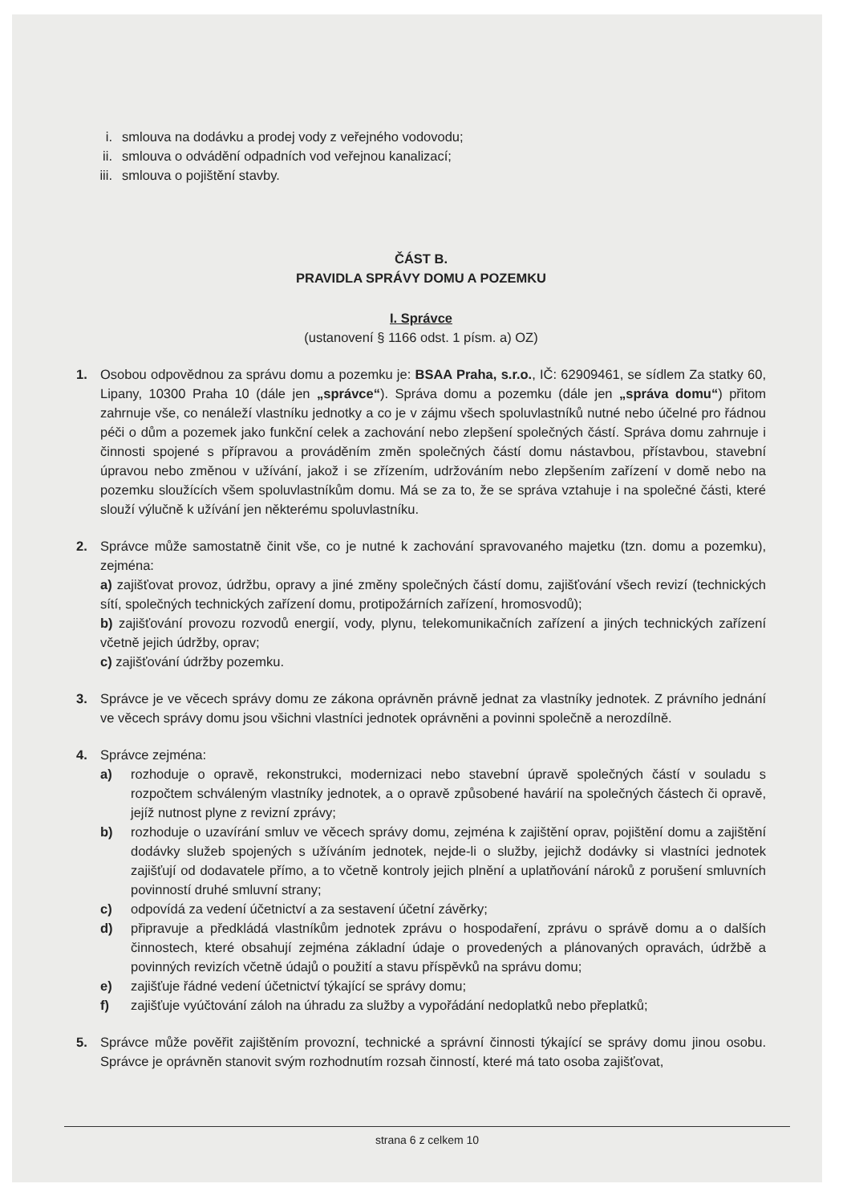i. smlouva na dodávku a prodej vody z veřejného vodovodu;
ii. smlouva o odvádění odpadních vod veřejnou kanalizací;
iii. smlouva o pojištění stavby.
ČÁST B.
PRAVIDLA SPRÁVY DOMU A POZEMKU
I. Správce
(ustanovení § 1166 odst. 1 písm. a) OZ)
1. Osobou odpovědnou za správu domu a pozemku je: BSAA Praha, s.r.o., IČ: 62909461, se sídlem Za statky 60, Lipany, 10300 Praha 10 (dále jen „správce“). Správa domu a pozemku (dále jen „správa domu“) přitom zahrnuje vše, co nenáleží vlastníku jednotky a co je v zájmu všech spoluvlastníků nutné nebo účelné pro řádnou péči o dům a pozemek jako funkční celek a zachování nebo zlepšení společných částí. Správa domu zahrnuje i činnosti spojené s přípravou a prováděním změn společných částí domu nástavbou, přístavbou, stavební úpravou nebo změnou v užívání, jakož i se zřízením, udržováním nebo zlepšením zařízení v domě nebo na pozemku sloužících všem spoluvlastníkům domu. Má se za to, že se správa vztahuje i na společné části, které slouží výlučně k užívání jen některému spoluvlastníku.
2. Správce může samostatně činit vše, co je nutné k zachování spravovaného majetku (tzn. domu a pozemku), zejména:
a) zajišťovat provoz, údržbu, opravy a jiné změny společných částí domu, zajišťování všech revizí (technických sítí, společných technických zařízení domu, protipožárních zařízení, hromosvodů);
b) zajišťování provozu rozvodů energií, vody, plynu, telekomunikačních zařízení a jiných technických zařízení včetně jejich údržby, oprav;
c) zajišťování údržby pozemku.
3. Správce je ve věcech správy domu ze zákona oprávněn právně jednat za vlastníky jednotek. Z právního jednání ve věcech správy domu jsou všichni vlastníci jednotek oprávněni a povinni společně a nerozdílně.
4. Správce zejména:
a) rozhoduje o opravě, rekonstrukci, modernizaci nebo stavební úpravě společných částí v souladu s rozpočtem schváleným vlastníky jednotek, a o opravě způsobené havárií na společných částech či opravě, jejíž nutnost plyne z revizní zprávy;
b) rozhoduje o uzavírání smluv ve věcech správy domu, zejména k zajištění oprav, pojištění domu a zajištění dodávky služeb spojených s užíváním jednotek, nejde-li o služby, jejichž dodávky si vlastníci jednotek zajišťují od dodavatele přímo, a to včetně kontroly jejich plnění a uplatňování nároků z porušení smluvních povinností druhé smluvní strany;
c) odpovídá za vedení účetnictví a za sestavení účetní závěrky;
d) připravuje a předkládá vlastníkům jednotek zprávu o hospodaření, zprávu o správě domu a o dalších činnostech, které obsahují zejména základní údaje o provedených a plánovaných opravách, údržbě a povinných revizích včetně údajů o použití a stavu příspěvků na správu domu;
e) zajišťuje řádné vedení účetnictví týkající se správy domu;
f) zajišťuje vyúčtování záloh na úhradu za služby a vypořádání nedoplatků nebo přeplatků;
5. Správce může pověřit zajištěním provozní, technické a správní činnosti týkající se správy domu jinou osobu. Správce je oprávněn stanovit svým rozhodnutím rozsah činností, které má tato osoba zajišťovat,
strana 6 z celkem 10